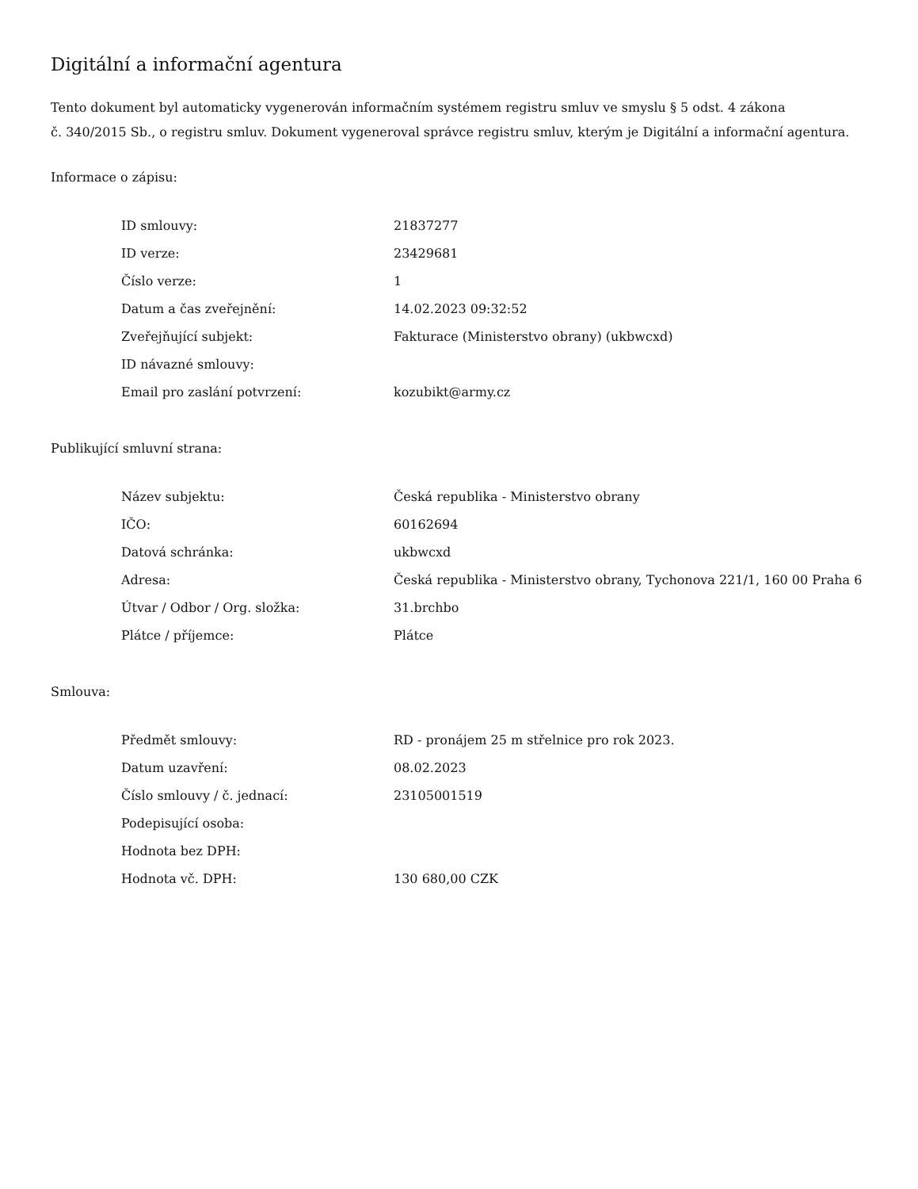Digitální a informační agentura
Tento dokument byl automaticky vygenerován informačním systémem registru smluv ve smyslu § 5 odst. 4 zákona
č. 340/2015 Sb., o registru smluv. Dokument vygeneroval správce registru smluv, kterým je Digitální a informační agentura.
Informace o zápisu:
| ID smlouvy: | 21837277 |
| ID verze: | 23429681 |
| Číslo verze: | 1 |
| Datum a čas zveřejnění: | 14.02.2023 09:32:52 |
| Zveřejňující subjekt: | Fakturace (Ministerstvo obrany) (ukbwcxd) |
| ID návazné smlouvy: | |
| Email pro zaslání potvrzení: | kozubikt@army.cz |
Publikující smluvní strana:
| Název subjektu: | Česká republika - Ministerstvo obrany |
| IČO: | 60162694 |
| Datová schránka: | ukbwcxd |
| Adresa: | Česká republika - Ministerstvo obrany, Tychonova 221/1, 160 00 Praha 6 |
| Útvar / Odbor / Org. složka: | 31.brchbo |
| Plátce / příjemce: | Plátce |
Smlouva:
| Předmět smlouvy: | RD - pronájem 25 m střelnice pro rok 2023. |
| Datum uzavření: | 08.02.2023 |
| Číslo smlouvy / č. jednací: | 23105001519 |
| Podepisující osoba: | |
| Hodnota bez DPH: | |
| Hodnota vč. DPH: | 130 680,00 CZK |